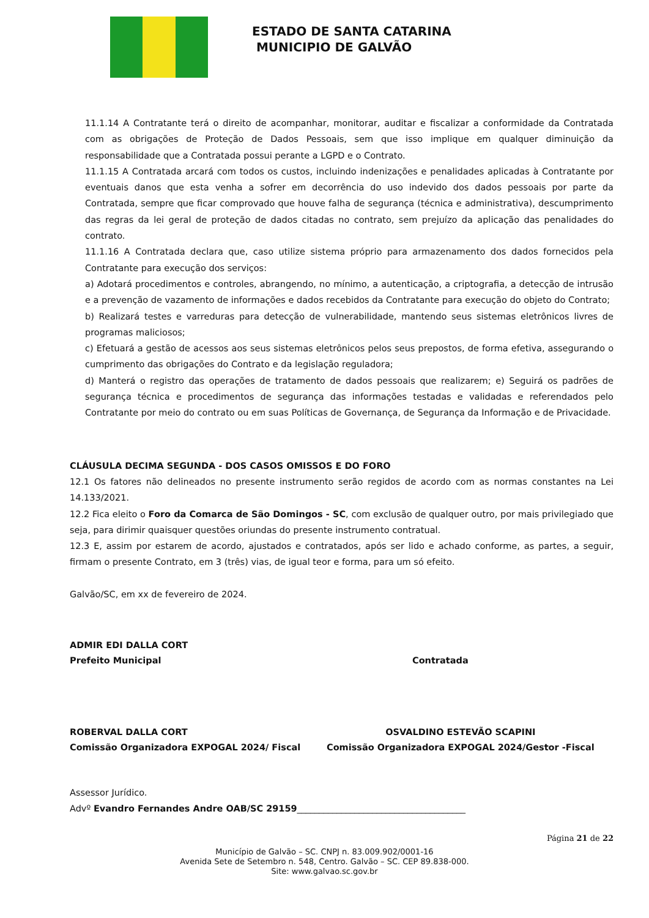ESTADO DE SANTA CATARINA
MUNICIPIO DE GALVÃO
11.1.14 A Contratante terá o direito de acompanhar, monitorar, auditar e fiscalizar a conformidade da Contratada com as obrigações de Proteção de Dados Pessoais, sem que isso implique em qualquer diminuição da responsabilidade que a Contratada possui perante a LGPD e o Contrato.
11.1.15 A Contratada arcará com todos os custos, incluindo indenizações e penalidades aplicadas à Contratante por eventuais danos que esta venha a sofrer em decorrência do uso indevido dos dados pessoais por parte da Contratada, sempre que ficar comprovado que houve falha de segurança (técnica e administrativa), descumprimento das regras da lei geral de proteção de dados citadas no contrato, sem prejuízo da aplicação das penalidades do contrato.
11.1.16 A Contratada declara que, caso utilize sistema próprio para armazenamento dos dados fornecidos pela Contratante para execução dos serviços:
a) Adotará procedimentos e controles, abrangendo, no mínimo, a autenticação, a criptografia, a detecção de intrusão e a prevenção de vazamento de informações e dados recebidos da Contratante para execução do objeto do Contrato;
b) Realizará testes e varreduras para detecção de vulnerabilidade, mantendo seus sistemas eletrônicos livres de programas maliciosos;
c) Efetuará a gestão de acessos aos seus sistemas eletrônicos pelos seus prepostos, de forma efetiva, assegurando o cumprimento das obrigações do Contrato e da legislação reguladora;
d) Manterá o registro das operações de tratamento de dados pessoais que realizarem; e) Seguirá os padrões de segurança técnica e procedimentos de segurança das informações testadas e validadas e referendados pelo Contratante por meio do contrato ou em suas Políticas de Governança, de Segurança da Informação e de Privacidade.
CLÁUSULA DECIMA SEGUNDA - DOS CASOS OMISSOS E DO FORO
12.1 Os fatores não delineados no presente instrumento serão regidos de acordo com as normas constantes na Lei 14.133/2021.
12.2 Fica eleito o Foro da Comarca de São Domingos - SC, com exclusão de qualquer outro, por mais privilegiado que seja, para dirimir quaisquer questões oriundas do presente instrumento contratual.
12.3 E, assim por estarem de acordo, ajustados e contratados, após ser lido e achado conforme, as partes, a seguir, firmam o presente Contrato, em 3 (três) vias, de igual teor e forma, para um só efeito.
Galvão/SC, em xx de fevereiro de 2024.
ADMIR EDI DALLA CORT
Prefeito Municipal
Contratada
ROBERVAL DALLA CORT
Comissão Organizadora EXPOGAL 2024/ Fiscal
OSVALDINO ESTEVÃO SCAPINI
Comissão Organizadora EXPOGAL 2024/Gestor -Fiscal
Assessor Jurídico.
Advº Evandro Fernandes Andre OAB/SC 29159______________________________________
Página 21 de 22
Município de Galvão – SC. CNPJ n. 83.009.902/0001-16
Avenida Sete de Setembro n. 548, Centro. Galvão – SC. CEP 89.838-000.
Site: www.galvao.sc.gov.br